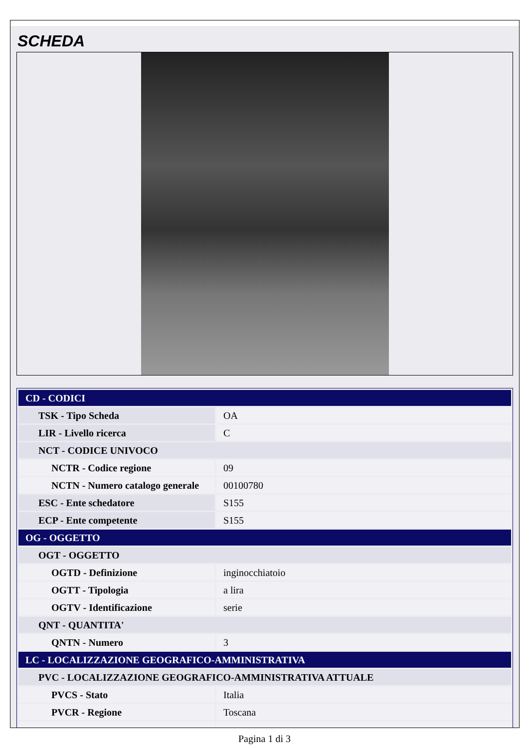SCHEDA
| CD - CODICI | |
| TSK - Tipo Scheda | OA |
| LIR - Livello ricerca | C |
| NCT - CODICE UNIVOCO | |
| NCTR - Codice regione | 09 |
| NCTN - Numero catalogo generale | 00100780 |
| ESC - Ente schedatore | S155 |
| ECP - Ente competente | S155 |
| OG - OGGETTO | |
| OGT - OGGETTO | |
| OGTD - Definizione | inginocchiatoio |
| OGTT - Tipologia | a lira |
| OGTV - Identificazione | serie |
| QNT - QUANTITA' | |
| QNTN - Numero | 3 |
| LC - LOCALIZZAZIONE GEOGRAFICO-AMMINISTRATIVA | |
| PVC - LOCALIZZAZIONE GEOGRAFICO-AMMINISTRATIVA ATTUALE | |
| PVCS - Stato | Italia |
| PVCR - Regione | Toscana |
Pagina 1 di 3